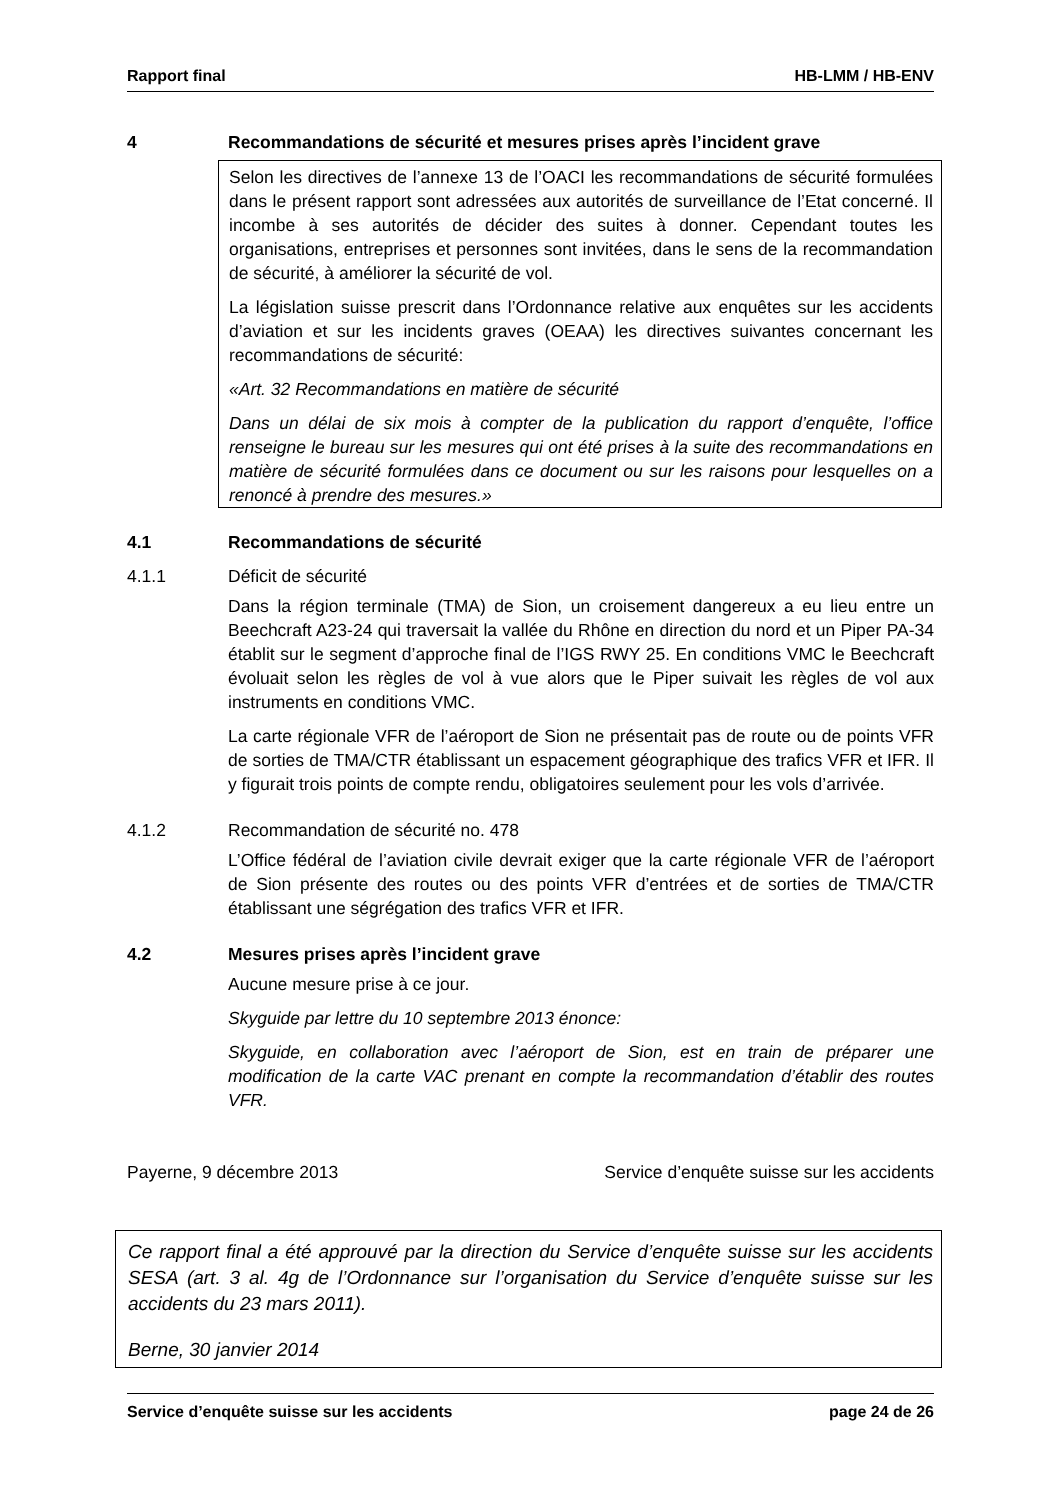Rapport final HB-LMM / HB-ENV
4 Recommandations de sécurité et mesures prises après l’incident grave
Selon les directives de l’annexe 13 de l’OACI les recommandations de sécurité formulées dans le présent rapport sont adressées aux autorités de surveillance de l’Etat concerné. Il incombe à ses autorités de décider des suites à donner. Cependant toutes les organisations, entreprises et personnes sont invitées, dans le sens de la recommandation de sécurité, à améliorer la sécurité de vol.
La législation suisse prescrit dans l’Ordonnance relative aux enquêtes sur les accidents d’aviation et sur les incidents graves (OEAA) les directives suivantes concernant les recommandations de sécurité:
«Art. 32 Recommandations en matière de sécurité
Dans un délai de six mois à compter de la publication du rapport d’enquête, l’office renseigne le bureau sur les mesures qui ont été prises à la suite des recommandations en matière de sécurité formulées dans ce document ou sur les raisons pour lesquelles on a renoncé à prendre des mesures.»
4.1 Recommandations de sécurité
4.1.1 Déficit de sécurité
Dans la région terminale (TMA) de Sion, un croisement dangereux a eu lieu entre un Beechcraft A23-24 qui traversait la vallée du Rhône en direction du nord et un Piper PA-34 établit sur le segment d’approche final de l’IGS RWY 25. En conditions VMC le Beechcraft évoluait selon les règles de vol à vue alors que le Piper suivait les règles de vol aux instruments en conditions VMC.
La carte régionale VFR de l’aéroport de Sion ne présentait pas de route ou de points VFR de sorties de TMA/CTR établissant un espacement géographique des trafics VFR et IFR. Il y figurait trois points de compte rendu, obligatoires seulement pour les vols d’arrivée.
4.1.2 Recommandation de sécurité no. 478
L’Office fédéral de l’aviation civile devrait exiger que la carte régionale VFR de l’aéroport de Sion présente des routes ou des points VFR d’entrées et de sorties de TMA/CTR établissant une ségrégation des trafics VFR et IFR.
4.2 Mesures prises après l’incident grave
Aucune mesure prise à ce jour.
Skyguide par lettre du 10 septembre 2013 énonce:
Skyguide, en collaboration avec l’aéroport de Sion, est en train de préparer une modification de la carte VAC prenant en compte la recommandation d’établir des routes VFR.
Payerne, 9 décembre 2013 Service d’enquête suisse sur les accidents
Ce rapport final a été approuvé par la direction du Service d’enquête suisse sur les accidents SESA (art. 3 al. 4g de l’Ordonnance sur l’organisation du Service d’enquête suisse sur les accidents du 23 mars 2011).
Berne, 30 janvier 2014
Service d’enquête suisse sur les accidents page 24 de 26